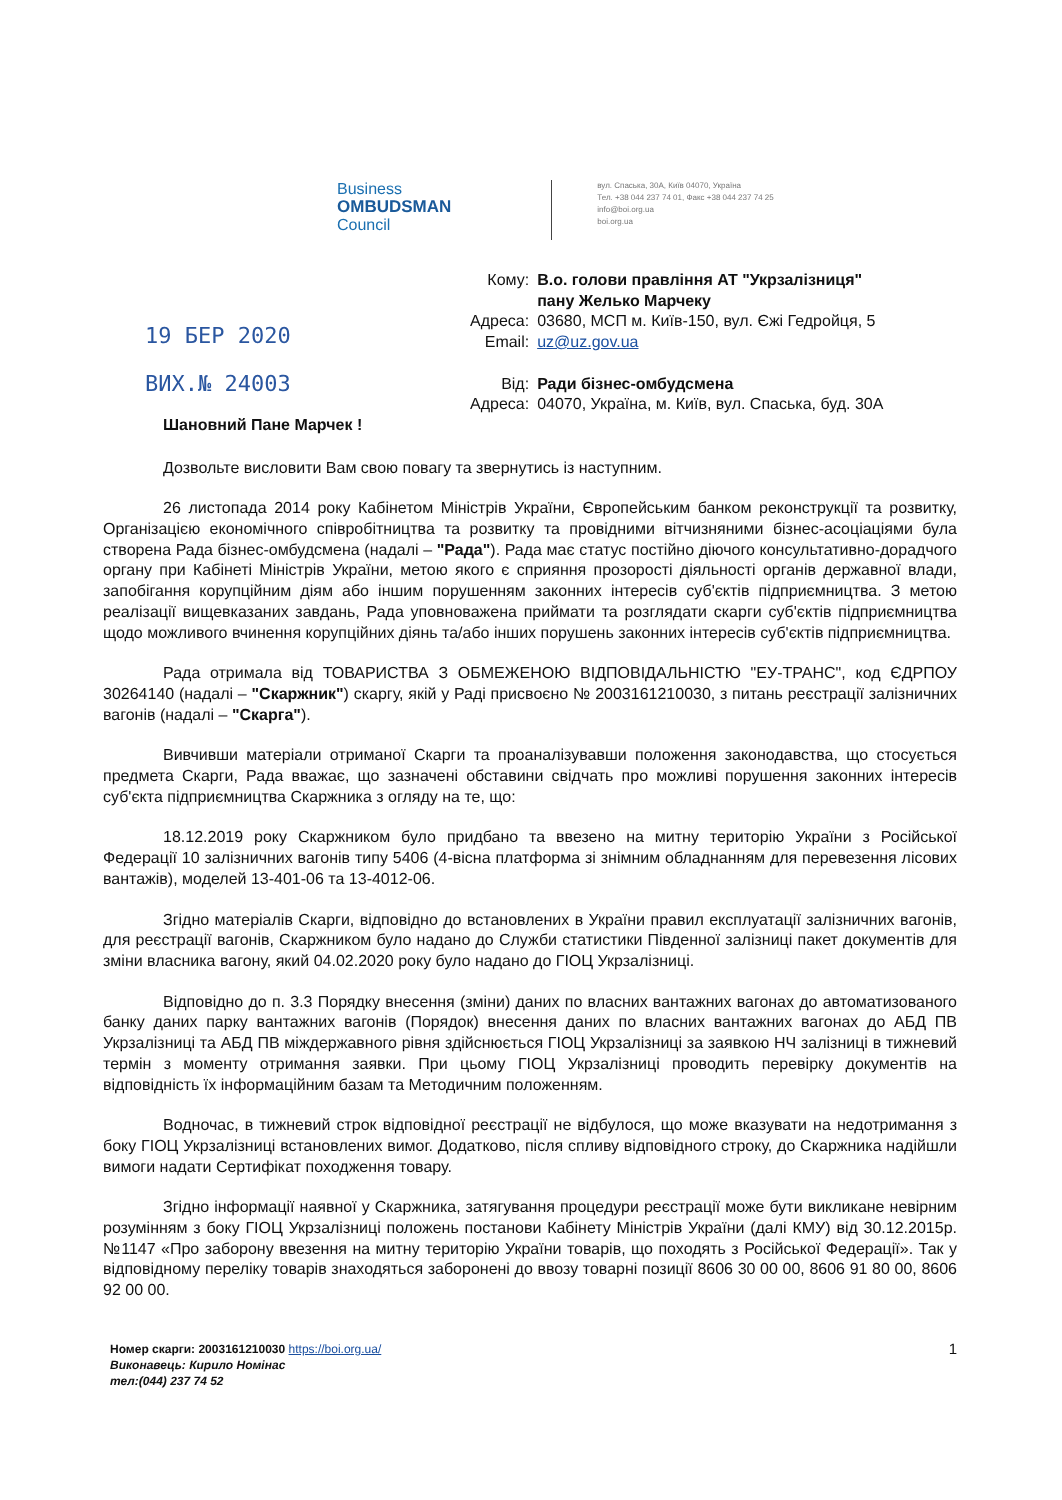Business
OMBUDSMAN
Council
вул. Спаська, 30А, Київ 04070, Україна
Тел. +38 044 237 74 01, Факс +38 044 237 74 25
info@boi.org.ua
boi.org.ua
19 БЕР 2020
ВИХ.№ 24003
| Кому: | В.о. голови правління АТ "Укрзалізниця" пану Желько Марчеку |
| Адреса: | 03680, МСП м. Київ-150, вул. Єжі Гедройця, 5 |
| Email: | uz@uz.gov.ua |
| Від: | Ради бізнес-омбудсмена |
| Адреса: | 04070, Україна, м. Київ, вул. Спаська, буд. 30А |
Шановний Пане Марчек !
Дозвольте висловити Вам свою повагу та звернутись із наступним.
26 листопада 2014 року Кабінетом Міністрів України, Європейським банком реконструкції та розвитку, Організацією економічного співробітництва та розвитку та провідними вітчизняними бізнес-асоціаціями була створена Рада бізнес-омбудсмена (надалі – "Рада"). Рада має статус постійно діючого консультативно-дорадчого органу при Кабінеті Міністрів України, метою якого є сприяння прозорості діяльності органів державної влади, запобігання корупційним діям або іншим порушенням законних інтересів суб'єктів підприємництва. З метою реалізації вищевказаних завдань, Рада уповноважена приймати та розглядати скарги суб'єктів підприємництва щодо можливого вчинення корупційних діянь та/або інших порушень законних інтересів суб'єктів підприємництва.
Рада отримала від ТОВАРИСТВА З ОБМЕЖЕНОЮ ВІДПОВІДАЛЬНІСТЮ "ЕУ-ТРАНС", код ЄДРПОУ 30264140 (надалі – "Скаржник") скаргу, якій у Раді присвоєно № 2003161210030, з питань реєстрації залізничних вагонів (надалі – "Скарга").
Вивчивши матеріали отриманої Скарги та проаналізувавши положення законодавства, що стосується предмета Скарги, Рада вважає, що зазначені обставини свідчать про можливі порушення законних інтересів суб'єкта підприємництва Скаржника з огляду на те, що:
18.12.2019 року Скаржником було придбано та ввезено на митну територію України з Російської Федерації 10 залізничних вагонів типу 5406 (4-вісна платформа зі знімним обладнанням для перевезення лісових вантажів), моделей 13-401-06 та 13-4012-06.
Згідно матеріалів Скарги, відповідно до встановлених в України правил експлуатації залізничних вагонів, для реєстрації вагонів, Скаржником було надано до Служби статистики Південної залізниці пакет документів для зміни власника вагону, який 04.02.2020 року було надано до ГІОЦ Укрзалізниці.
Відповідно до п. 3.3 Порядку внесення (зміни) даних по власних вантажних вагонах до автоматизованого банку даних парку вантажних вагонів (Порядок) внесення даних по власних вантажних вагонах до АБД ПВ Укрзалізниці та АБД ПВ міждержавного рівня здійснюється ГІОЦ Укрзалізниці за заявкою НЧ залізниці в тижневий термін з моменту отримання заявки. При цьому ГІОЦ Укрзалізниці проводить перевірку документів на відповідність їх інформаційним базам та Методичним положенням.
Водночас, в тижневий строк відповідної реєстрації не відбулося, що може вказувати на недотримання з боку ГІОЦ Укрзалізниці встановлених вимог. Додатково, після спливу відповідного строку, до Скаржника надійшли вимоги надати Сертифікат походження товару.
Згідно інформації наявної у Скаржника, затягування процедури реєстрації може бути викликане невірним розумінням з боку ГІОЦ Укрзалізниці положень постанови Кабінету Міністрів України (далі КМУ) від 30.12.2015р. №1147 «Про заборону ввезення на митну територію України товарів, що походять з Російської Федерації». Так у відповідному переліку товарів знаходяться заборонені до ввозу товарні позиції 8606 30 00 00, 8606 91 80 00, 8606 92 00 00.
Номер скарги: 2003161210030 https://boi.org.ua/
Виконавець: Кирило Номінас
тел:(044) 237 74 52
1